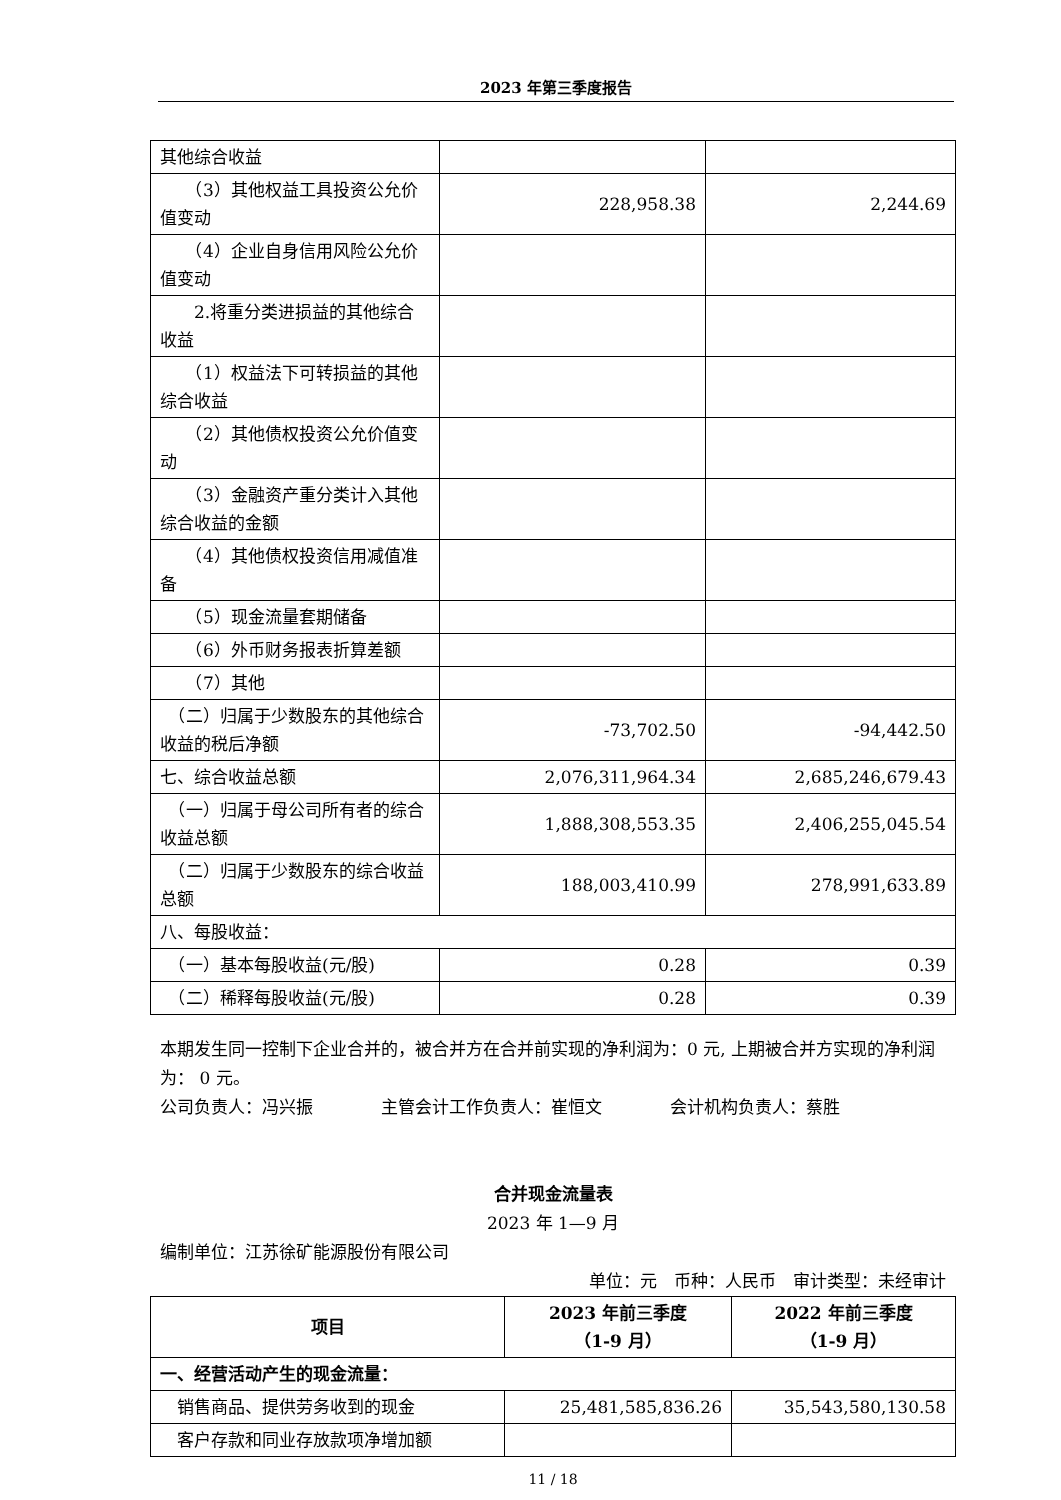2023 年第三季度报告
| 其他综合收益 | | |
| （3）其他权益工具投资公允价值变动 | 228,958.38 | 2,244.69 |
| （4）企业自身信用风险公允价值变动 | | |
| 2.将重分类进损益的其他综合收益 | | |
| （1）权益法下可转损益的其他综合收益 | | |
| （2）其他债权投资公允价值变动 | | |
| （3）金融资产重分类计入其他综合收益的金额 | | |
| （4）其他债权投资信用减值准备 | | |
| （5）现金流量套期储备 | | |
| （6）外币财务报表折算差额 | | |
| （7）其他 | | |
| （二）归属于少数股东的其他综合收益的税后净额 | -73,702.50 | -94,442.50 |
| 七、综合收益总额 | 2,076,311,964.34 | 2,685,246,679.43 |
| （一）归属于母公司所有者的综合收益总额 | 1,888,308,553.35 | 2,406,255,045.54 |
| （二）归属于少数股东的综合收益总额 | 188,003,410.99 | 278,991,633.89 |
| 八、每股收益： | | |
| （一）基本每股收益(元/股) | 0.28 | 0.39 |
| （二）稀释每股收益(元/股) | 0.28 | 0.39 |
本期发生同一控制下企业合并的，被合并方在合并前实现的净利润为：0 元, 上期被合并方实现的净利润为： 0 元。
公司负责人：冯兴振　　　　主管会计工作负责人：崔恒文　　　　会计机构负责人：蔡胜
合并现金流量表
2023 年 1—9 月
编制单位：江苏徐矿能源股份有限公司
单位：元　币种：人民币　审计类型：未经审计
| 项目 | 2023 年前三季度 （1-9 月） | 2022 年前三季度 （1-9 月） |
| --- | --- | --- |
| 一、经营活动产生的现金流量： | | |
| 销售商品、提供劳务收到的现金 | 25,481,585,836.26 | 35,543,580,130.58 |
| 客户存款和同业存放款项净增加额 | | |
11 / 18